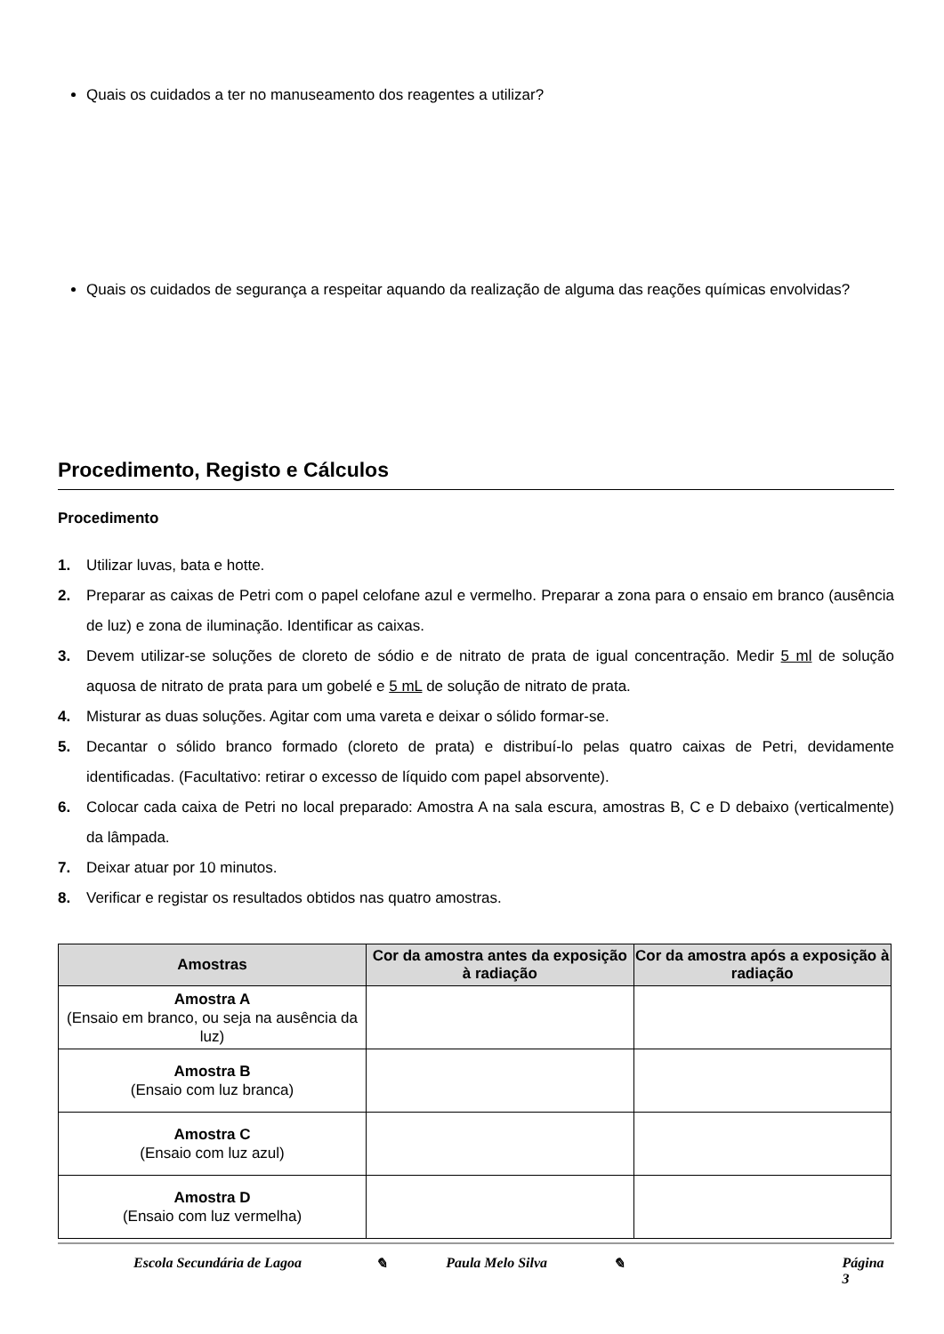Quais os cuidados a ter no manuseamento dos reagentes a utilizar?
Quais os cuidados de segurança a respeitar aquando da realização de alguma das reações químicas envolvidas?
Procedimento, Registo e Cálculos
Procedimento
1. Utilizar luvas, bata e hotte.
2. Preparar as caixas de Petri com o papel celofane azul e vermelho. Preparar a zona para o ensaio em branco (ausência de luz) e zona de iluminação. Identificar as caixas.
3. Devem utilizar-se soluções de cloreto de sódio e de nitrato de prata de igual concentração. Medir 5 ml de solução aquosa de nitrato de prata para um gobelé e 5 mL de solução de nitrato de prata.
4. Misturar as duas soluções. Agitar com uma vareta e deixar o sólido formar-se.
5. Decantar o sólido branco formado (cloreto de prata) e distribuí-lo pelas quatro caixas de Petri, devidamente identificadas. (Facultativo: retirar o excesso de líquido com papel absorvente).
6. Colocar cada caixa de Petri no local preparado: Amostra A na sala escura, amostras B, C e D debaixo (verticalmente) da lâmpada.
7. Deixar atuar por 10 minutos.
8. Verificar e registar os resultados obtidos nas quatro amostras.
| Amostras | Cor da amostra antes da exposição à radiação | Cor da amostra após a exposição à radiação |
| --- | --- | --- |
| Amostra A (Ensaio em branco, ou seja na ausência da luz) | | |
| Amostra B (Ensaio com luz branca) | | |
| Amostra C (Ensaio com luz azul) | | |
| Amostra D (Ensaio com luz vermelha) | | |
Escola Secundária de Lagoa ✎ Paula Melo Silva ✎ Página 3